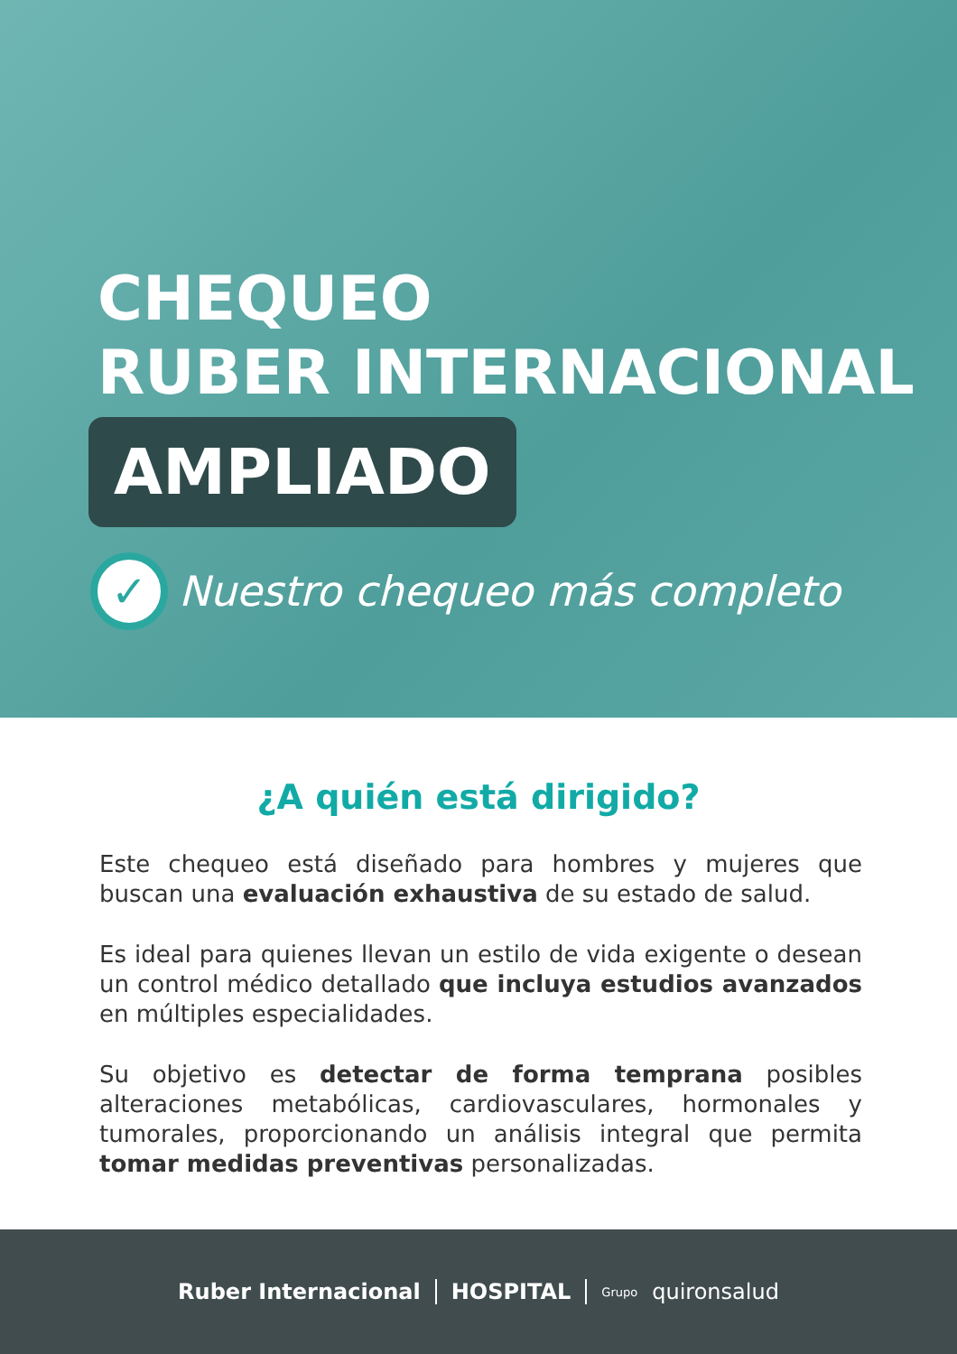CHEQUEO
RUBER INTERNACIONAL
AMPLIADO
✓ Nuestro chequeo más completo
¿A quién está dirigido?
Este chequeo está diseñado para hombres y mujeres que buscan una evaluación exhaustiva de su estado de salud.
Es ideal para quienes llevan un estilo de vida exigente o desean un control médico detallado que incluya estudios avanzados en múltiples especialidades.
Su objetivo es detectar de forma temprana posibles alteraciones metabólicas, cardiovasculares, hormonales y tumorales, proporcionando un análisis integral que permita tomar medidas preventivas personalizadas.
Ruber Internacional HOSPITAL Grupo quironsalud